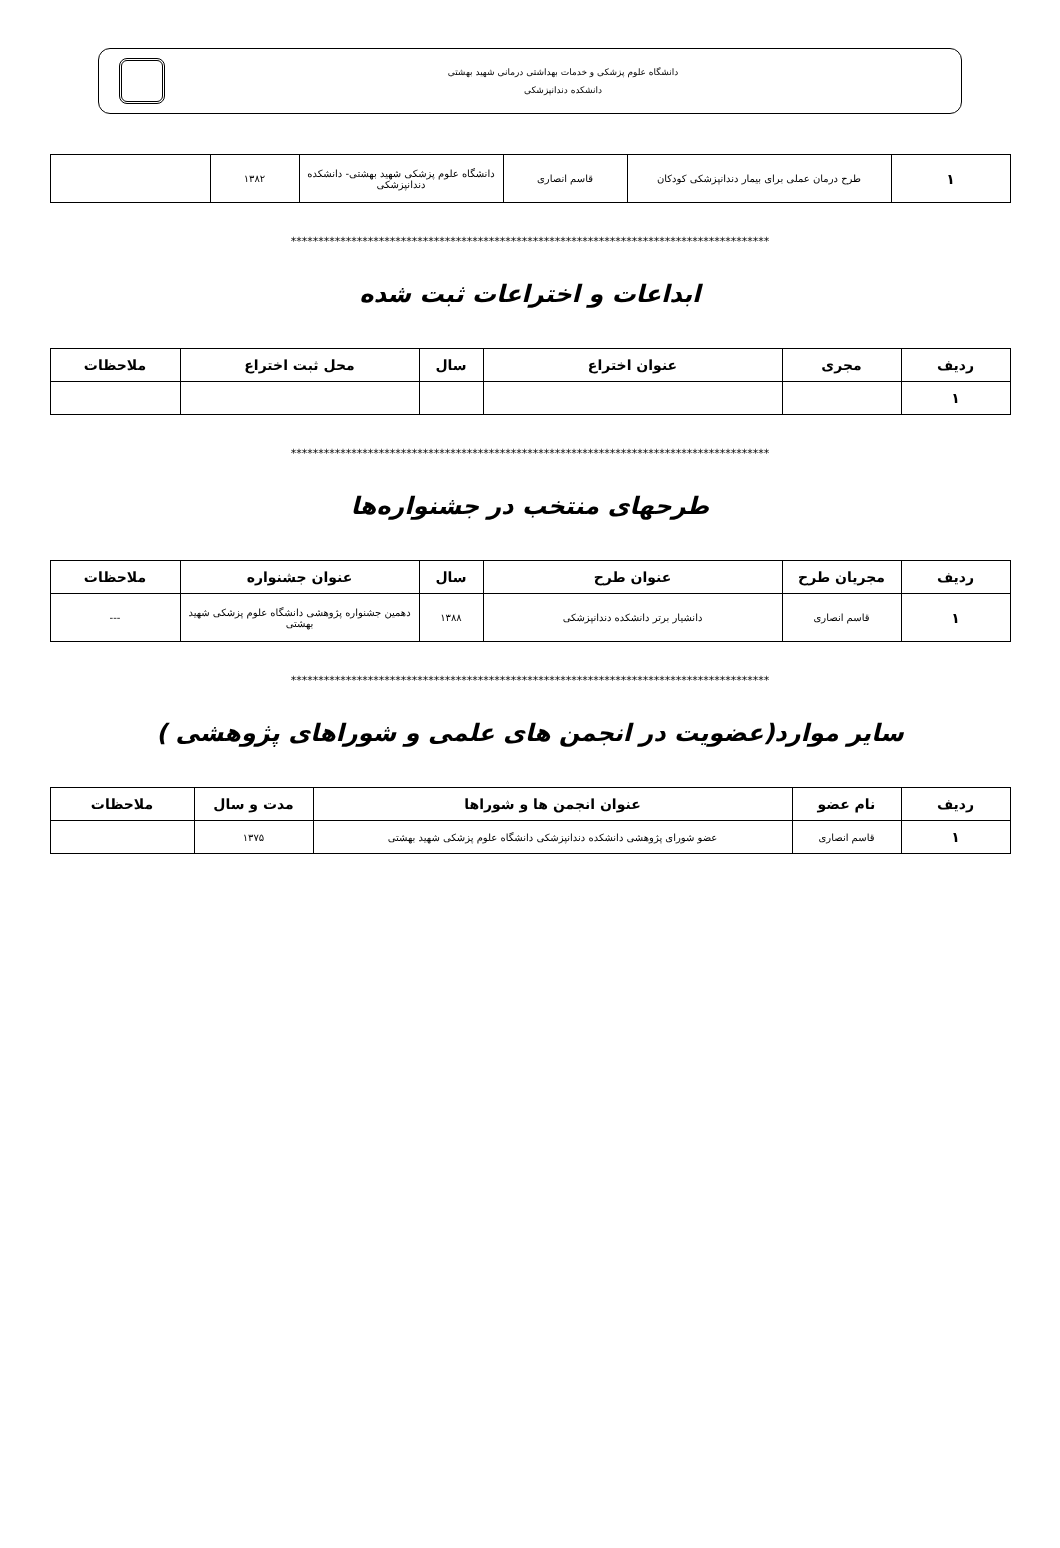دانشگاه علوم پزشکی و خدمات بهداشتی درمانی شهید بهشتی
دانشکده دندانپزشکی
| ۱ | طرح درمان عملی برای بیمار دندانپزشکی کودکان | قاسم انصاری | دانشگاه علوم پزشکی شهید بهشتی- دانشکده دندانپزشکی | ۱۳۸۲ | |
***************************************************************************************
ابداعات و اختراعات ثبت شده
| ردیف | مجری | عنوان اختراع | سال | محل ثبت اختراع | ملاحظات |
| --- | --- | --- | --- | --- | --- |
| ۱ | | | | | |
***************************************************************************************
طرحهای منتخب در جشنواره‌ها
| ردیف | مجریان طرح | عنوان طرح | سال | عنوان جشنواره | ملاحظات |
| --- | --- | --- | --- | --- | --- |
| ۱ | قاسم انصاری | دانشیار برتر دانشکده دندانپزشکی | ۱۳۸۸ | دهمین جشنواره پژوهشی دانشگاه علوم پزشکی شهید بهشتی | --- |
***************************************************************************************
سایر موارد(عضویت در انجمن های علمی و شوراهای پژوهشی )
| ردیف | نام عضو | عنوان انجمن ها و شوراها | مدت و سال | ملاحظات |
| --- | --- | --- | --- | --- |
| ۱ | قاسم انصاری | عضو شورای پژوهشی دانشکده دندانپزشکی دانشگاه علوم پزشکی شهید بهشتی | ۱۳۷۵ | |